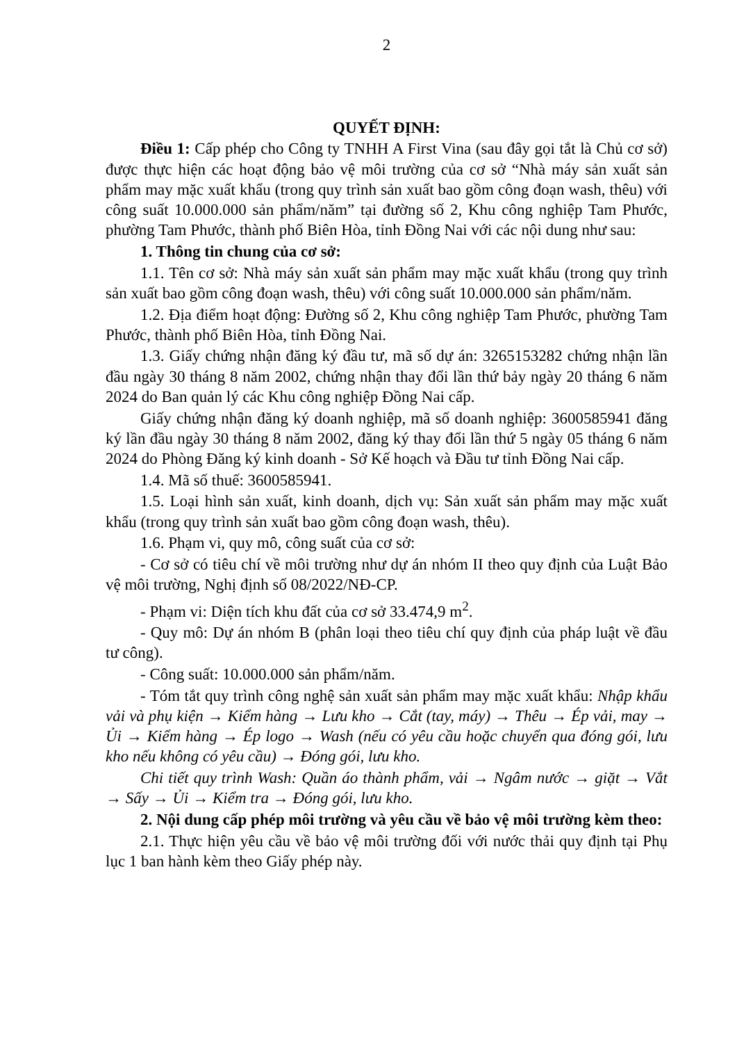2
QUYẾT ĐỊNH:
Điều 1: Cấp phép cho Công ty TNHH A First Vina (sau đây gọi tắt là Chủ cơ sở) được thực hiện các hoạt động bảo vệ môi trường của cơ sở “Nhà máy sản xuất sản phẩm may mặc xuất khẩu (trong quy trình sản xuất bao gồm công đoạn wash, thêu) với công suất 10.000.000 sản phẩm/năm” tại đường số 2, Khu công nghiệp Tam Phước, phường Tam Phước, thành phố Biên Hòa, tỉnh Đồng Nai với các nội dung như sau:
1. Thông tin chung của cơ sở:
1.1. Tên cơ sở: Nhà máy sản xuất sản phẩm may mặc xuất khẩu (trong quy trình sản xuất bao gồm công đoạn wash, thêu) với công suất 10.000.000 sản phẩm/năm.
1.2. Địa điểm hoạt động: Đường số 2, Khu công nghiệp Tam Phước, phường Tam Phước, thành phố Biên Hòa, tỉnh Đồng Nai.
1.3. Giấy chứng nhận đăng ký đầu tư, mã số dự án: 3265153282 chứng nhận lần đầu ngày 30 tháng 8 năm 2002, chứng nhận thay đổi lần thứ bảy ngày 20 tháng 6 năm 2024 do Ban quản lý các Khu công nghiệp Đồng Nai cấp.
Giấy chứng nhận đăng ký doanh nghiệp, mã số doanh nghiệp: 3600585941 đăng ký lần đầu ngày 30 tháng 8 năm 2002, đăng ký thay đổi lần thứ 5 ngày 05 tháng 6 năm 2024 do Phòng Đăng ký kinh doanh - Sở Kế hoạch và Đầu tư tỉnh Đồng Nai cấp.
1.4. Mã số thuế: 3600585941.
1.5. Loại hình sản xuất, kinh doanh, dịch vụ: Sản xuất sản phẩm may mặc xuất khẩu (trong quy trình sản xuất bao gồm công đoạn wash, thêu).
1.6. Phạm vi, quy mô, công suất của cơ sở:
- Cơ sở có tiêu chí về môi trường như dự án nhóm II theo quy định của Luật Bảo vệ môi trường, Nghị định số 08/2022/NĐ-CP.
- Phạm vi: Diện tích khu đất của cơ sở 33.474,9 m<sup>2</sup>.
- Quy mô: Dự án nhóm B (phân loại theo tiêu chí quy định của pháp luật về đầu tư công).
- Công suất: 10.000.000 sản phẩm/năm.
- Tóm tắt quy trình công nghệ sản xuất sản phẩm may mặc xuất khẩu: Nhập khẩu vải và phụ kiện → Kiểm hàng → Lưu kho → Cắt (tay, máy) → Thêu → Ép vải, may → Ủi → Kiểm hàng → Ép logo → Wash (nếu có yêu cầu hoặc chuyển qua đóng gói, lưu kho nếu không có yêu cầu) → Đóng gói, lưu kho.
Chi tiết quy trình Wash: Quần áo thành phẩm, vải → Ngâm nước → giặt → Vắt → Sấy → Ủi → Kiểm tra → Đóng gói, lưu kho.
2. Nội dung cấp phép môi trường và yêu cầu về bảo vệ môi trường kèm theo:
2.1. Thực hiện yêu cầu về bảo vệ môi trường đối với nước thải quy định tại Phụ lục 1 ban hành kèm theo Giấy phép này.